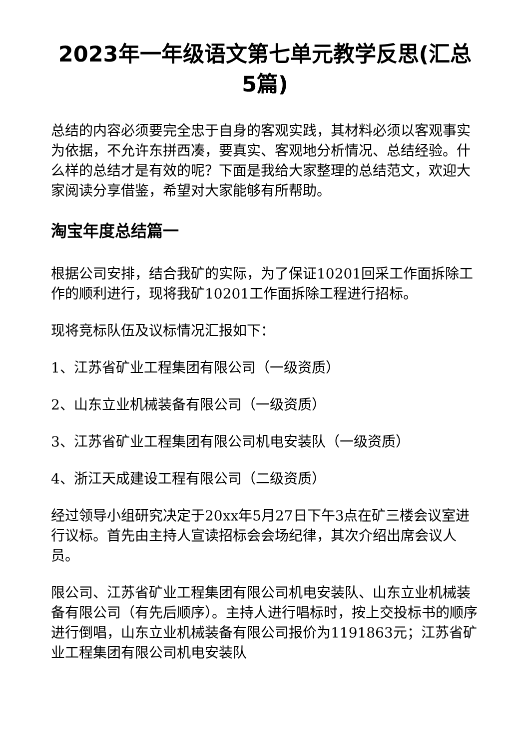2023年一年级语文第七单元教学反思(汇总5篇)
总结的内容必须要完全忠于自身的客观实践，其材料必须以客观事实为依据，不允许东拼西凑，要真实、客观地分析情况、总结经验。什么样的总结才是有效的呢？下面是我给大家整理的总结范文，欢迎大家阅读分享借鉴，希望对大家能够有所帮助。
淘宝年度总结篇一
根据公司安排，结合我矿的实际，为了保证10201回采工作面拆除工作的顺利进行，现将我矿10201工作面拆除工程进行招标。
现将竞标队伍及议标情况汇报如下：
1、江苏省矿业工程集团有限公司（一级资质）
2、山东立业机械装备有限公司（一级资质）
3、江苏省矿业工程集团有限公司机电安装队（一级资质）
4、浙江天成建设工程有限公司（二级资质）
经过领导小组研究决定于20xx年5月27日下午3点在矿三楼会议室进行议标。首先由主持人宣读招标会会场纪律，其次介绍出席会议人员。
限公司、江苏省矿业工程集团有限公司机电安装队、山东立业机械装备有限公司（有先后顺序）。主持人进行唱标时，按上交投标书的顺序进行倒唱，山东立业机械装备有限公司报价为1191863元；江苏省矿业工程集团有限公司机电安装队